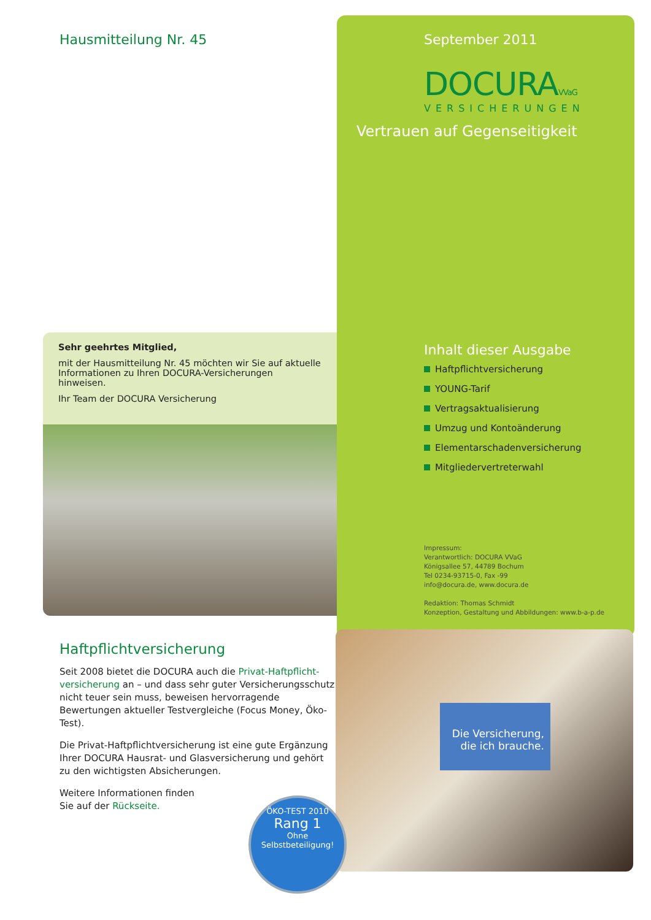Hausmitteilung Nr. 45
Sehr geehrtes Mitglied,
mit der Hausmitteilung Nr. 45 möchten wir Sie auf aktuelle Informationen zu Ihren DOCURA-Versicherungen hinweisen.
Ihr Team der DOCURA Versicherung
September 2011
DOCURAVVaG
VERSICHERUNGEN
Vertrauen auf Gegenseitigkeit
Inhalt dieser Ausgabe
Haftpflichtversicherung
YOUNG-Tarif
Vertragsaktualisierung
Umzug und Kontoänderung
Elementarschadenversicherung
Mitgliedervertreterwahl
Impressum:
Verantwortlich: DOCURA VVaG
Königsallee 57, 44789 Bochum
Tel 0234-93715-0, Fax -99
info@docura.de, www.docura.de
Redaktion: Thomas Schmidt
Konzeption, Gestaltung und Abbildungen: www.b-a-p.de
Haftpflichtversicherung
Seit 2008 bietet die DOCURA auch die Privat-Haftpflicht-versicherung an – und dass sehr guter Versicherungsschutz nicht teuer sein muss, beweisen hervorragende Bewertungen aktueller Testvergleiche (Focus Money, Öko-Test).
Die Privat-Haftpflichtversicherung ist eine gute Ergänzung Ihrer DOCURA Hausrat- und Glasversicherung und gehört zu den wichtigsten Absicherungen.
Weitere Informationen finden
Sie auf der Rückseite.
Die Versicherung,
die ich brauche.
ÖKO-TEST 2010
Rang 1
Ohne Selbstbeteiligung!